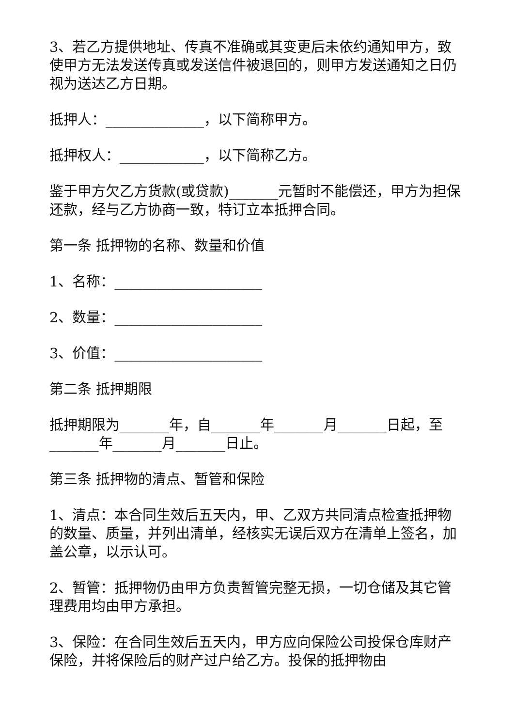3、若乙方提供地址、传真不准确或其变更后未依约通知甲方，致使甲方无法发送传真或发送信件被退回的，则甲方发送通知之日仍视为送达乙方日期。
抵押人：______________，以下简称甲方。
抵押权人：____________，以下简称乙方。
鉴于甲方欠乙方货款(或贷款)_______元暂时不能偿还，甲方为担保还款，经与乙方协商一致，特订立本抵押合同。
第一条 抵押物的名称、数量和价值
1、名称：_____________________
2、数量：_____________________
3、价值：_____________________
第二条 抵押期限
抵押期限为_______年，自_______年_______月_______日起，至_______年_______月_______日止。
第三条 抵押物的清点、暂管和保险
1、清点：本合同生效后五天内，甲、乙双方共同清点检查抵押物的数量、质量，并列出清单，经核实无误后双方在清单上签名，加盖公章，以示认可。
2、暂管：抵押物仍由甲方负责暂管完整无损，一切仓储及其它管理费用均由甲方承担。
3、保险：在合同生效后五天内，甲方应向保险公司投保仓库财产保险，并将保险后的财产过户给乙方。投保的抵押物由